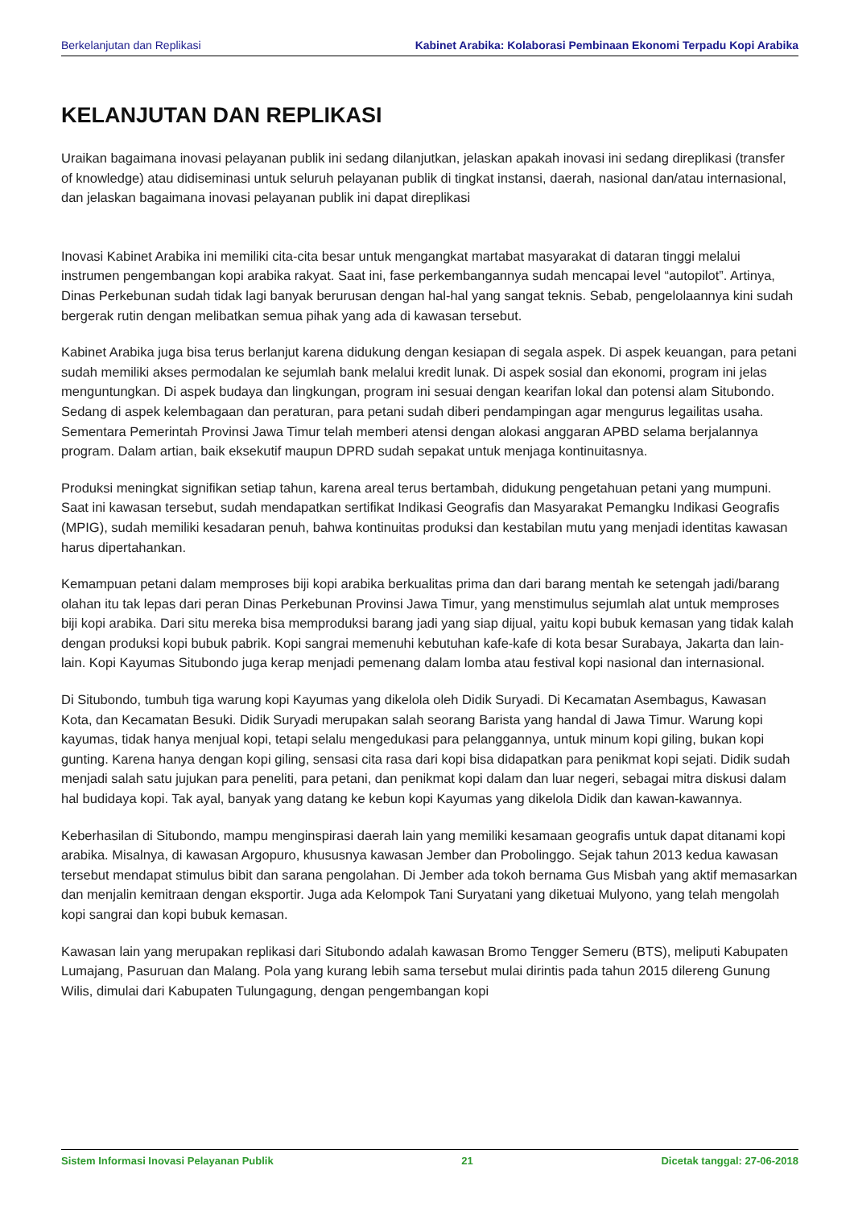Berkelanjutan dan Replikasi Kabinet Arabika: Kolaborasi Pembinaan Ekonomi Terpadu Kopi Arabika
KELANJUTAN DAN REPLIKASI
Uraikan bagaimana inovasi pelayanan publik ini sedang dilanjutkan, jelaskan apakah inovasi ini sedang direplikasi (transfer of knowledge) atau didiseminasi untuk seluruh pelayanan publik di tingkat instansi, daerah, nasional dan/atau internasional, dan jelaskan bagaimana inovasi pelayanan publik ini dapat direplikasi
Inovasi Kabinet Arabika ini memiliki cita-cita besar untuk mengangkat martabat masyarakat di dataran tinggi melalui instrumen pengembangan kopi arabika rakyat. Saat ini, fase perkembangannya sudah mencapai level “autopilot”. Artinya, Dinas Perkebunan sudah tidak lagi banyak berurusan dengan hal-hal yang sangat teknis. Sebab, pengelolaannya kini sudah bergerak rutin dengan melibatkan semua pihak yang ada di kawasan tersebut.
Kabinet Arabika juga bisa terus berlanjut karena didukung dengan kesiapan di segala aspek. Di aspek keuangan, para petani sudah memiliki akses permodalan ke sejumlah bank melalui kredit lunak. Di aspek sosial dan ekonomi, program ini jelas menguntungkan. Di aspek budaya dan lingkungan, program ini sesuai dengan kearifan lokal dan potensi alam Situbondo. Sedang di aspek kelembagaan dan peraturan, para petani sudah diberi pendampingan agar mengurus legailitas usaha. Sementara Pemerintah Provinsi Jawa Timur telah memberi atensi dengan alokasi anggaran APBD selama berjalannya program. Dalam artian, baik eksekutif maupun DPRD sudah sepakat untuk menjaga kontinuitasnya.
Produksi meningkat signifikan setiap tahun, karena areal terus bertambah, didukung pengetahuan petani yang mumpuni. Saat ini kawasan tersebut, sudah mendapatkan sertifikat Indikasi Geografis dan Masyarakat Pemangku Indikasi Geografis (MPIG), sudah memiliki kesadaran penuh, bahwa kontinuitas produksi dan kestabilan mutu yang menjadi identitas kawasan harus dipertahankan.
Kemampuan petani dalam memproses biji kopi arabika berkualitas prima dan dari barang mentah ke setengah jadi/barang olahan itu tak lepas dari peran Dinas Perkebunan Provinsi Jawa Timur, yang menstimulus sejumlah alat untuk memproses biji kopi arabika. Dari situ mereka bisa memproduksi barang jadi yang siap dijual, yaitu kopi bubuk kemasan yang tidak kalah dengan produksi kopi bubuk pabrik. Kopi sangrai memenuhi kebutuhan kafe-kafe di kota besar Surabaya, Jakarta dan lain-lain. Kopi Kayumas Situbondo juga kerap menjadi pemenang dalam lomba atau festival kopi nasional dan internasional.
Di Situbondo, tumbuh tiga warung kopi Kayumas yang dikelola oleh Didik Suryadi. Di Kecamatan Asembagus, Kawasan Kota, dan Kecamatan Besuki. Didik Suryadi merupakan salah seorang Barista yang handal di Jawa Timur. Warung kopi kayumas, tidak hanya menjual kopi, tetapi selalu mengedukasi para pelanggannya, untuk minum kopi giling, bukan kopi gunting. Karena hanya dengan kopi giling, sensasi cita rasa dari kopi bisa didapatkan para penikmat kopi sejati. Didik sudah menjadi salah satu jujukan para peneliti, para petani, dan penikmat kopi dalam dan luar negeri, sebagai mitra diskusi dalam hal budidaya kopi. Tak ayal, banyak yang datang ke kebun kopi Kayumas yang dikelola Didik dan kawan-kawannya.
Keberhasilan di Situbondo, mampu menginspirasi daerah lain yang memiliki kesamaan geografis untuk dapat ditanami kopi arabika. Misalnya, di kawasan Argopuro, khususnya kawasan Jember dan Probolinggo. Sejak tahun 2013 kedua kawasan tersebut mendapat stimulus bibit dan sarana pengolahan. Di Jember ada tokoh bernama Gus Misbah yang aktif memasarkan dan menjalin kemitraan dengan eksportir. Juga ada Kelompok Tani Suryatani yang diketuai Mulyono, yang telah mengolah kopi sangrai dan kopi bubuk kemasan.
Kawasan lain yang merupakan replikasi dari Situbondo adalah kawasan Bromo Tengger Semeru (BTS), meliputi Kabupaten Lumajang, Pasuruan dan Malang. Pola yang kurang lebih sama tersebut mulai dirintis pada tahun 2015 dilereng Gunung Wilis, dimulai dari Kabupaten Tulungagung, dengan pengembangan kopi
Sistem Informasi Inovasi Pelayanan Publik 21 Dicetak tanggal: 27-06-2018